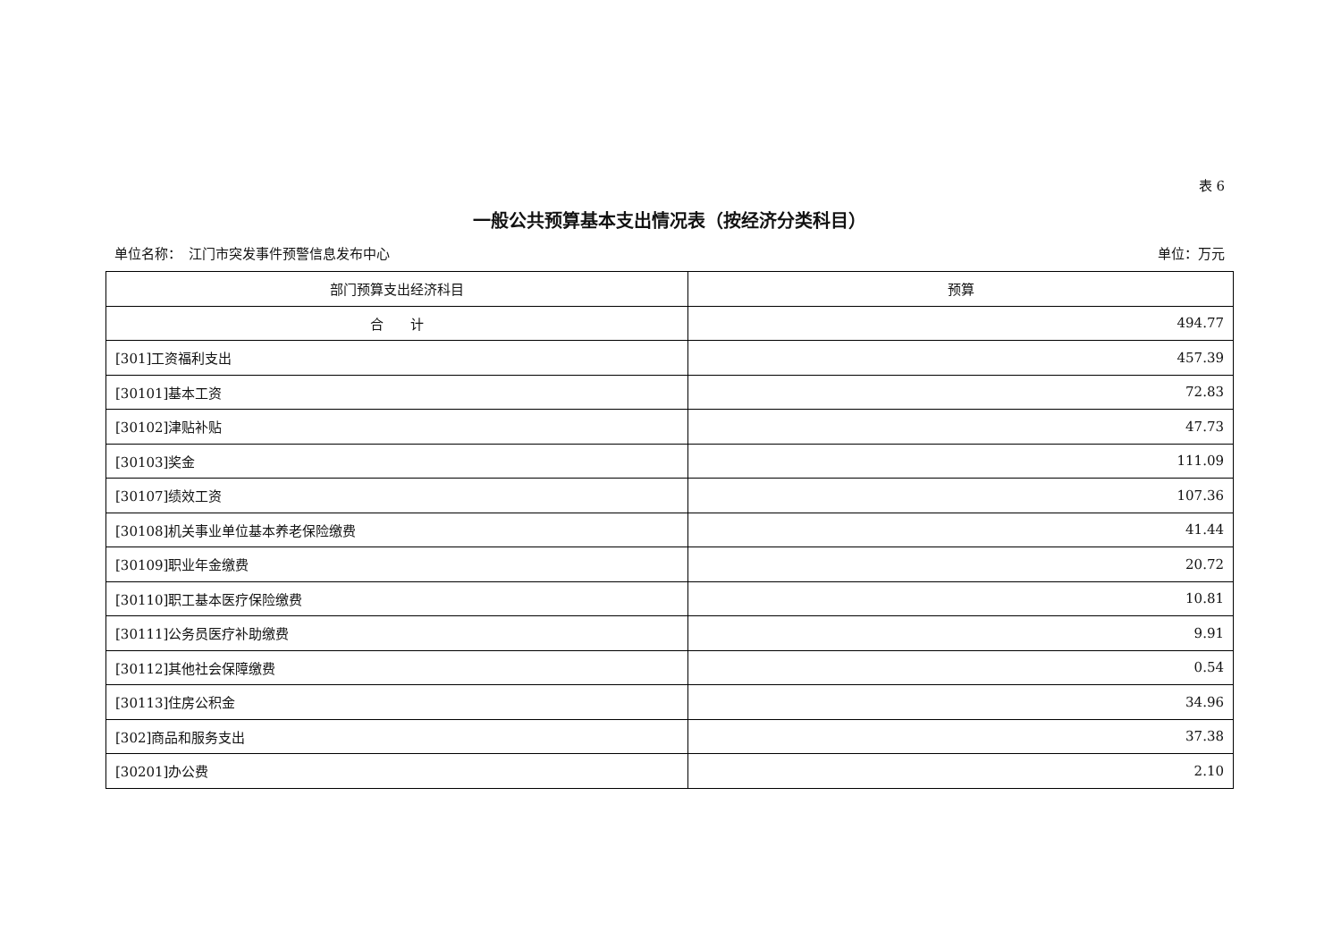表 6
一般公共预算基本支出情况表（按经济分类科目）
单位名称：　江门市突发事件预警信息发布中心 单位：万元
| 部门预算支出经济科目 | 预算 |
| --- | --- |
| 合 计 | 494.77 |
| [301]工资福利支出 | 457.39 |
| [30101]基本工资 | 72.83 |
| [30102]津贴补贴 | 47.73 |
| [30103]奖金 | 111.09 |
| [30107]绩效工资 | 107.36 |
| [30108]机关事业单位基本养老保险缴费 | 41.44 |
| [30109]职业年金缴费 | 20.72 |
| [30110]职工基本医疗保险缴费 | 10.81 |
| [30111]公务员医疗补助缴费 | 9.91 |
| [30112]其他社会保障缴费 | 0.54 |
| [30113]住房公积金 | 34.96 |
| [302]商品和服务支出 | 37.38 |
| [30201]办公费 | 2.10 |